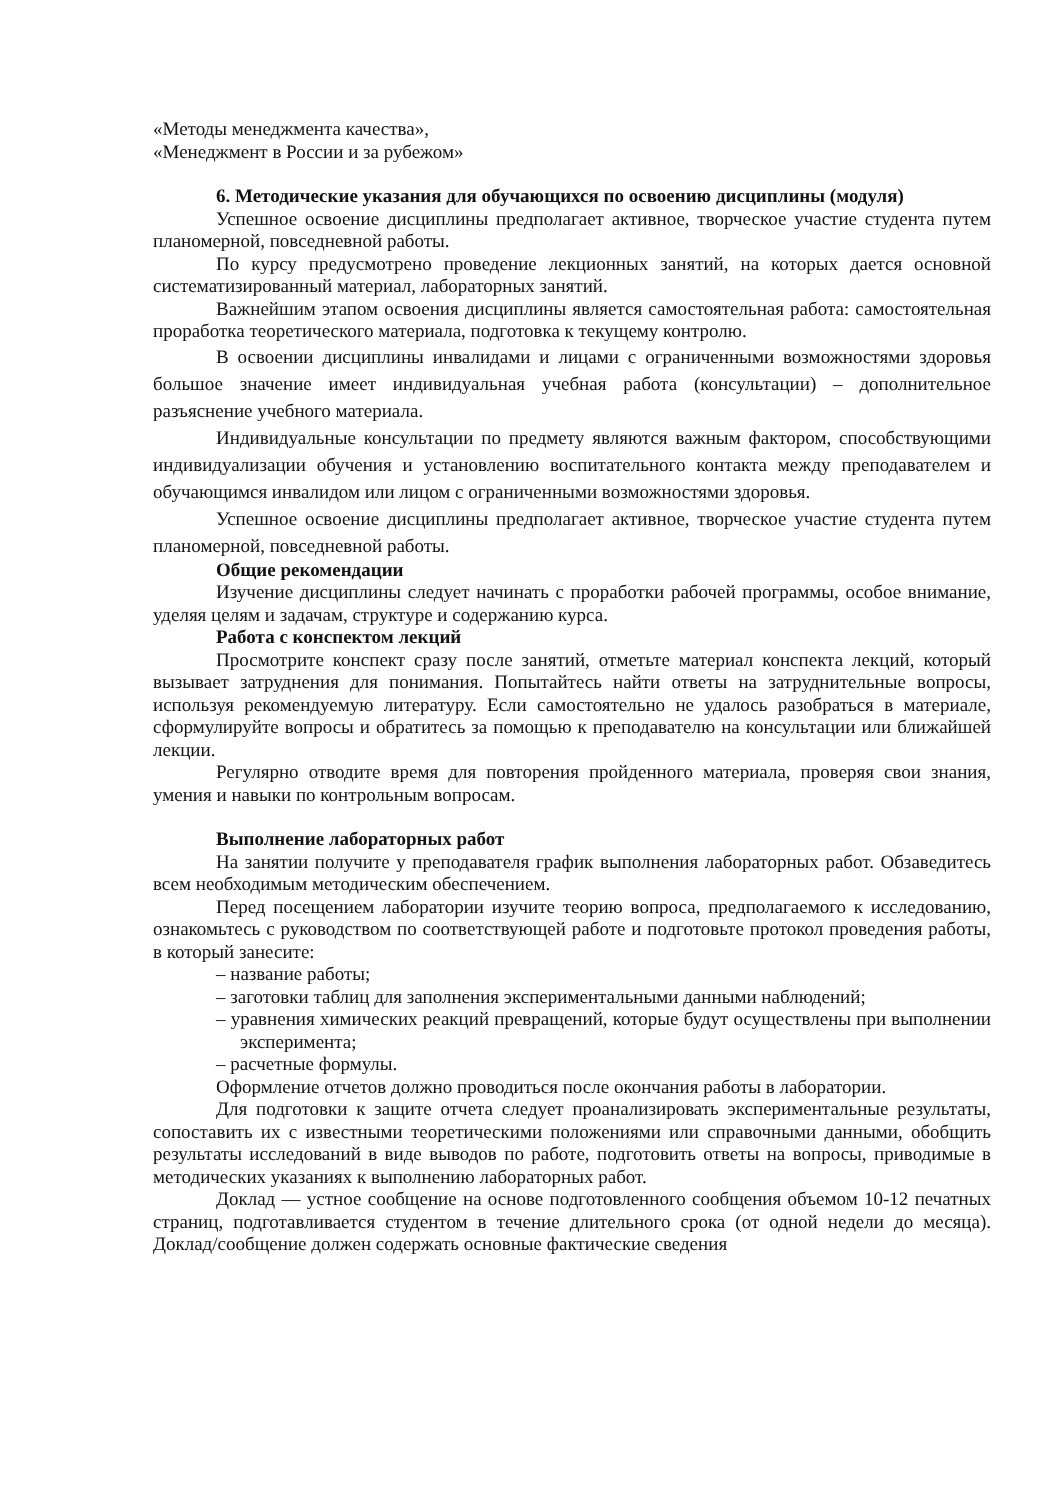«Методы менеджмента качества»,
«Менеджмент в России и за рубежом»
6. Методические указания для обучающихся по освоению дисциплины (модуля)
Успешное освоение дисциплины предполагает активное, творческое участие студента путем планомерной, повседневной работы.
По курсу предусмотрено проведение лекционных занятий, на которых дается основной систематизированный материал, лабораторных занятий.
Важнейшим этапом освоения дисциплины является самостоятельная работа: самостоятельная проработка теоретического материала, подготовка к текущему контролю.
В освоении дисциплины инвалидами и лицами с ограниченными возможностями здоровья большое значение имеет индивидуальная учебная работа (консультации) – дополнительное разъяснение учебного материала.
Индивидуальные консультации по предмету являются важным фактором, способствующими индивидуализации обучения и установлению воспитательного контакта между преподавателем и обучающимся инвалидом или лицом с ограниченными возможностями здоровья.
Успешное освоение дисциплины предполагает активное, творческое участие студента путем планомерной, повседневной работы.
Общие рекомендации
Изучение дисциплины следует начинать с проработки рабочей программы, особое внимание, уделяя целям и задачам, структуре и содержанию курса.
Работа с конспектом лекций
Просмотрите конспект сразу после занятий, отметьте материал конспекта лекций, который вызывает затруднения для понимания. Попытайтесь найти ответы на затруднительные вопросы, используя рекомендуемую литературу. Если самостоятельно не удалось разобраться в материале, сформулируйте вопросы и обратитесь за помощью к преподавателю на консультации или ближайшей лекции.
Регулярно отводите время для повторения пройденного материала, проверяя свои знания, умения и навыки по контрольным вопросам.
Выполнение лабораторных работ
На занятии получите у преподавателя график выполнения лабораторных работ. Обзаведитесь всем необходимым методическим обеспечением.
Перед посещением лаборатории изучите теорию вопроса, предполагаемого к исследованию, ознакомьтесь с руководством по соответствующей работе и подготовьте протокол проведения работы, в который занесите:
– название работы;
– заготовки таблиц для заполнения экспериментальными данными наблюдений;
– уравнения химических реакций превращений, которые будут осуществлены при выполнении эксперимента;
– расчетные формулы.
Оформление отчетов должно проводиться после окончания работы в лаборатории.
Для подготовки к защите отчета следует проанализировать экспериментальные результаты, сопоставить их с известными теоретическими положениями или справочными данными, обобщить результаты исследований в виде выводов по работе, подготовить ответы на вопросы, приводимые в методических указаниях к выполнению лабораторных работ.
Доклад — устное сообщение на основе подготовленного сообщения объемом 10-12 печатных страниц, подготавливается студентом в течение длительного срока (от одной недели до месяца). Доклад/сообщение должен содержать основные фактические сведения